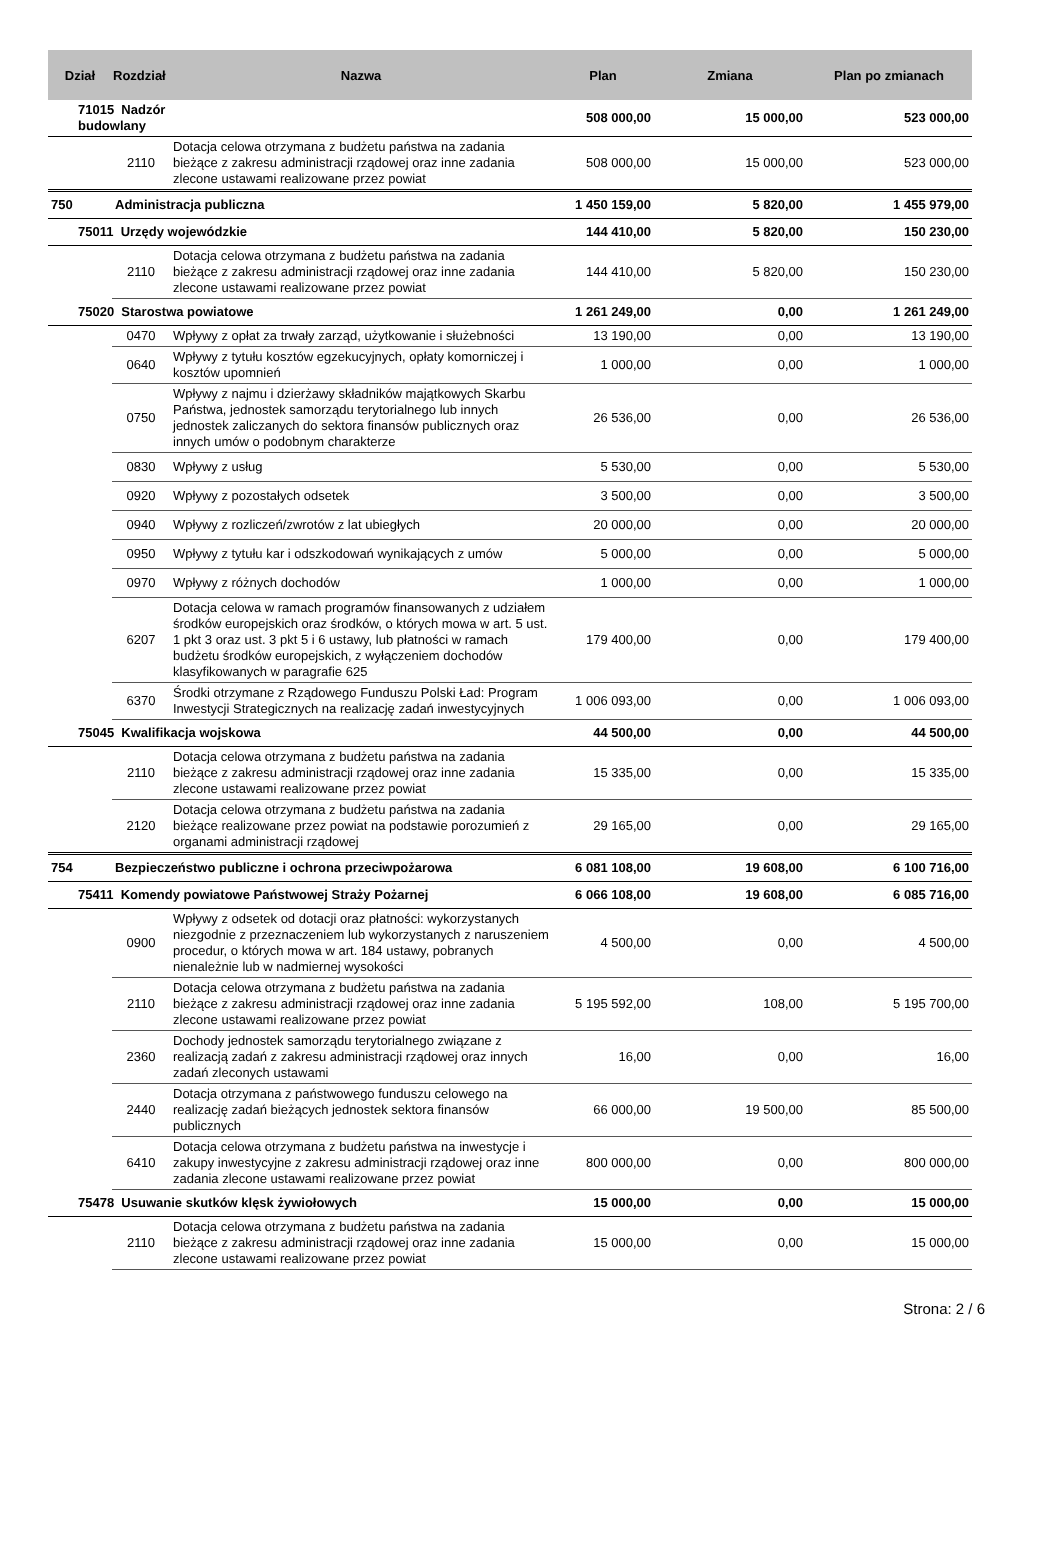| Dział | Rozdział | Nazwa | Plan | Zmiana | Plan po zmianach |
| --- | --- | --- | --- | --- | --- |
| 71015 Nadzór budowlany | | | 508 000,00 | 15 000,00 | 523 000,00 |
| | 2110 | Dotacja celowa otrzymana z budżetu państwa na zadania bieżące z zakresu administracji rządowej oraz inne zadania zlecone ustawami realizowane przez powiat | 508 000,00 | 15 000,00 | 523 000,00 |
| 750 | Administracja publiczna | | 1 450 159,00 | 5 820,00 | 1 455 979,00 |
| 75011 Urzędy wojewódzkie | | | 144 410,00 | 5 820,00 | 150 230,00 |
| | 2110 | Dotacja celowa otrzymana z budżetu państwa na zadania bieżące z zakresu administracji rządowej oraz inne zadania zlecone ustawami realizowane przez powiat | 144 410,00 | 5 820,00 | 150 230,00 |
| 75020 Starostwa powiatowe | | | 1 261 249,00 | 0,00 | 1 261 249,00 |
| | 0470 | Wpływy z opłat za trwały zarząd, użytkowanie i służebności | 13 190,00 | 0,00 | 13 190,00 |
| | 0640 | Wpływy z tytułu kosztów egzekucyjnych, opłaty komorniczej i kosztów upomnień | 1 000,00 | 0,00 | 1 000,00 |
| | 0750 | Wpływy z najmu i dzierżawy składników majątkowych Skarbu Państwa, jednostek samorządu terytorialnego lub innych jednostek zaliczanych do sektora finansów publicznych oraz innych umów o podobnym charakterze | 26 536,00 | 0,00 | 26 536,00 |
| | 0830 | Wpływy z usług | 5 530,00 | 0,00 | 5 530,00 |
| | 0920 | Wpływy z pozostałych odsetek | 3 500,00 | 0,00 | 3 500,00 |
| | 0940 | Wpływy z rozliczeń/zwrotów z lat ubiegłych | 20 000,00 | 0,00 | 20 000,00 |
| | 0950 | Wpływy z tytułu kar i odszkodowań wynikających z umów | 5 000,00 | 0,00 | 5 000,00 |
| | 0970 | Wpływy z różnych dochodów | 1 000,00 | 0,00 | 1 000,00 |
| | 6207 | Dotacja celowa w ramach programów finansowanych z udziałem środków europejskich oraz środków, o których mowa w art. 5 ust. 1 pkt 3 oraz ust. 3 pkt 5 i 6 ustawy, lub płatności w ramach budżetu środków europejskich, z wyłączeniem dochodów klasyfikowanych w paragrafie 625 | 179 400,00 | 0,00 | 179 400,00 |
| | 6370 | Środki otrzymane z Rządowego Funduszu Polski Ład: Program Inwestycji Strategicznych na realizację zadań inwestycyjnych | 1 006 093,00 | 0,00 | 1 006 093,00 |
| 75045 Kwalifikacja wojskowa | | | 44 500,00 | 0,00 | 44 500,00 |
| | 2110 | Dotacja celowa otrzymana z budżetu państwa na zadania bieżące z zakresu administracji rządowej oraz inne zadania zlecone ustawami realizowane przez powiat | 15 335,00 | 0,00 | 15 335,00 |
| | 2120 | Dotacja celowa otrzymana z budżetu państwa na zadania bieżące realizowane przez powiat na podstawie porozumień z organami administracji rządowej | 29 165,00 | 0,00 | 29 165,00 |
| 754 | Bezpieczeństwo publiczne i ochrona przeciwpożarowa | | 6 081 108,00 | 19 608,00 | 6 100 716,00 |
| 75411 Komendy powiatowe Państwowej Straży Pożarnej | | | 6 066 108,00 | 19 608,00 | 6 085 716,00 |
| | 0900 | Wpływy z odsetek od dotacji oraz płatności: wykorzystanych niezgodnie z przeznaczeniem lub wykorzystanych z naruszeniem procedur, o których mowa w art. 184 ustawy, pobranych nienależnie lub w nadmiernej wysokości | 4 500,00 | 0,00 | 4 500,00 |
| | 2110 | Dotacja celowa otrzymana z budżetu państwa na zadania bieżące z zakresu administracji rządowej oraz inne zadania zlecone ustawami realizowane przez powiat | 5 195 592,00 | 108,00 | 5 195 700,00 |
| | 2360 | Dochody jednostek samorządu terytorialnego związane z realizacją zadań z zakresu administracji rządowej oraz innych zadań zleconych ustawami | 16,00 | 0,00 | 16,00 |
| | 2440 | Dotacja otrzymana z państwowego funduszu celowego na realizację zadań bieżących jednostek sektora finansów publicznych | 66 000,00 | 19 500,00 | 85 500,00 |
| | 6410 | Dotacja celowa otrzymana z budżetu państwa na inwestycje i zakupy inwestycyjne z zakresu administracji rządowej oraz inne zadania zlecone ustawami realizowane przez powiat | 800 000,00 | 0,00 | 800 000,00 |
| 75478 Usuwanie skutków klęsk żywiołowych | | | 15 000,00 | 0,00 | 15 000,00 |
| | 2110 | Dotacja celowa otrzymana z budżetu państwa na zadania bieżące z zakresu administracji rządowej oraz inne zadania zlecone ustawami realizowane przez powiat | 15 000,00 | 0,00 | 15 000,00 |
Strona: 2 / 6